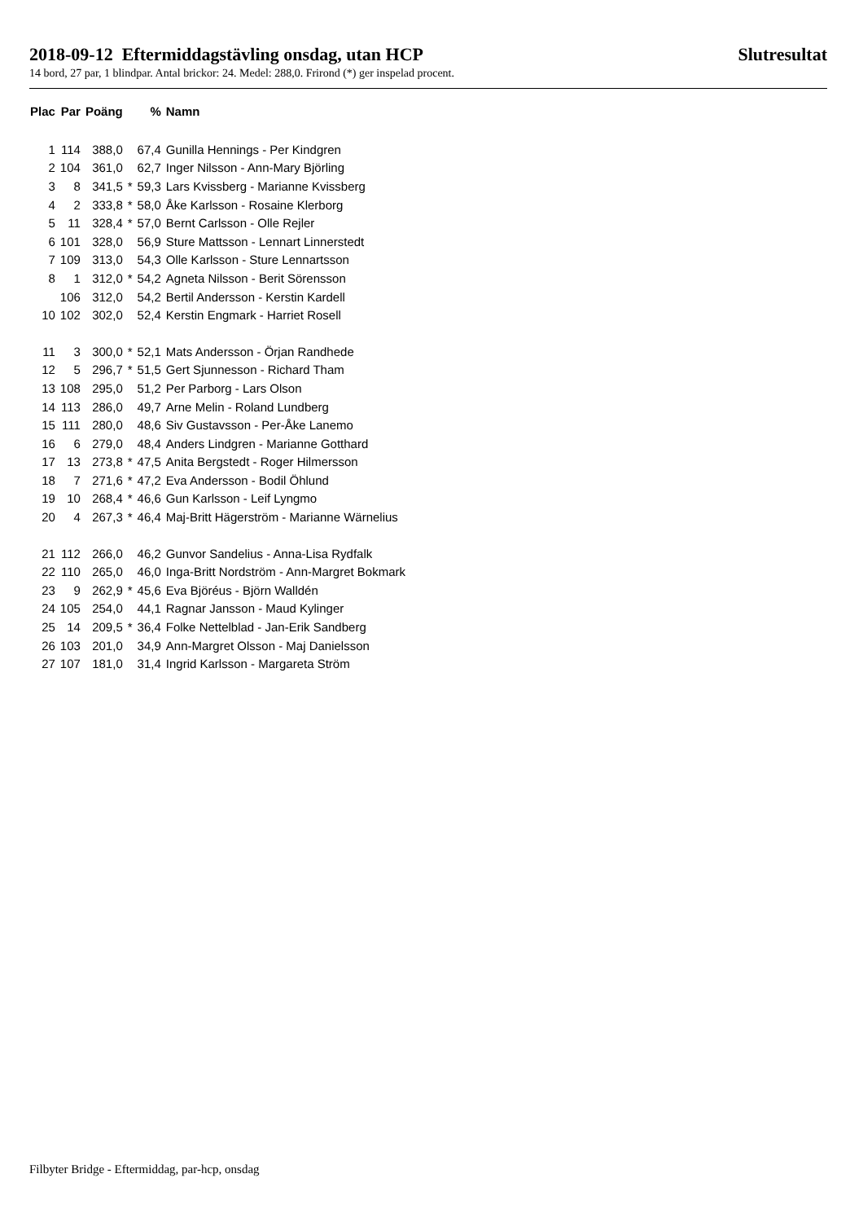2018-09-12 Eftermiddagstävling onsdag, utan HCP Slutresultat
14 bord, 27 par, 1 blindpar. Antal brickor: 24. Medel: 288,0. Frirond (*) ger inspelad procent.
| Plac | Par | Poäng | | % | Namn |
| --- | --- | --- | --- | --- | --- |
| 1 | 114 | 388,0 | | 67,4 | Gunilla Hennings - Per Kindgren |
| 2 | 104 | 361,0 | | 62,7 | Inger Nilsson - Ann-Mary Björling |
| 3 | 8 | 341,5 | * | 59,3 | Lars Kvissberg - Marianne Kvissberg |
| 4 | 2 | 333,8 | * | 58,0 | Åke Karlsson - Rosaine Klerborg |
| 5 | 11 | 328,4 | * | 57,0 | Bernt Carlsson - Olle Rejler |
| 6 | 101 | 328,0 | | 56,9 | Sture Mattsson - Lennart Linnerstedt |
| 7 | 109 | 313,0 | | 54,3 | Olle Karlsson - Sture Lennartsson |
| 8 | 1 | 312,0 | * | 54,2 | Agneta Nilsson - Berit Sörensson |
| | 106 | 312,0 | | 54,2 | Bertil Andersson - Kerstin Kardell |
| 10 | 102 | 302,0 | | 52,4 | Kerstin Engmark - Harriet Rosell |
| 11 | 3 | 300,0 | * | 52,1 | Mats Andersson - Örjan Randhede |
| 12 | 5 | 296,7 | * | 51,5 | Gert Sjunnesson - Richard Tham |
| 13 | 108 | 295,0 | | 51,2 | Per Parborg - Lars Olson |
| 14 | 113 | 286,0 | | 49,7 | Arne Melin - Roland Lundberg |
| 15 | 111 | 280,0 | | 48,6 | Siv Gustavsson - Per-Åke Lanemo |
| 16 | 6 | 279,0 | | 48,4 | Anders Lindgren - Marianne Gotthard |
| 17 | 13 | 273,8 | * | 47,5 | Anita Bergstedt - Roger Hilmersson |
| 18 | 7 | 271,6 | * | 47,2 | Eva Andersson - Bodil Öhlund |
| 19 | 10 | 268,4 | * | 46,6 | Gun Karlsson - Leif Lyngmo |
| 20 | 4 | 267,3 | * | 46,4 | Maj-Britt Hägerström - Marianne Wärnelius |
| 21 | 112 | 266,0 | | 46,2 | Gunvor Sandelius - Anna-Lisa Rydfalk |
| 22 | 110 | 265,0 | | 46,0 | Inga-Britt Nordström - Ann-Margret Bokmark |
| 23 | 9 | 262,9 | * | 45,6 | Eva Björéus - Björn Walldén |
| 24 | 105 | 254,0 | | 44,1 | Ragnar Jansson - Maud Kylinger |
| 25 | 14 | 209,5 | * | 36,4 | Folke Nettelblad - Jan-Erik Sandberg |
| 26 | 103 | 201,0 | | 34,9 | Ann-Margret Olsson - Maj Danielsson |
| 27 | 107 | 181,0 | | 31,4 | Ingrid Karlsson - Margareta Ström |
Filbyter Bridge - Eftermiddag, par-hcp, onsdag